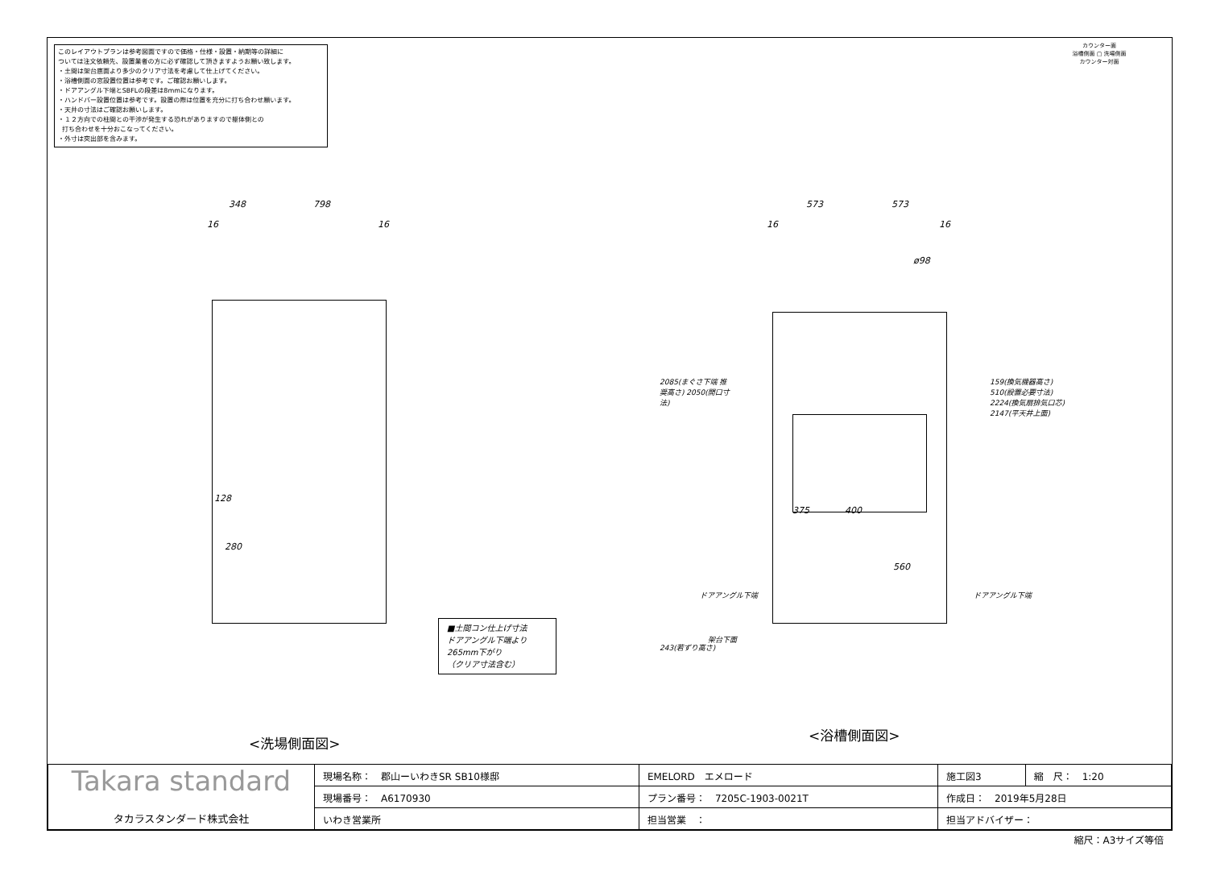このレイアウトプランは参考図面ですので価格・仕様・設置・納期等の詳細に
ついては注文依頼先、設置業者の方に必ず確認して頂きますようお願い致します。
・土間は架台底面より多少のクリア寸法を考慮して仕上げてください。
・浴槽側面の窓設置位置は参考です。ご確認お願いします。
・ドアアングル下端とSBFLの段差は8mmになります。
・ハンドバー設置位置は参考です。設置の際は位置を充分に打ち合わせ願います。
・天井の寸法はご確認お願いします。
・１２方向での柱間との干渉が発生する恐れがありますので躯体側との
打ち合わせを十分おこなってください。
・外寸は突出部を含みます。
カウンター面
浴槽側面 ▢ 洗場側面
カウンター対面
348 798
16 16
128
280
573 573
16 16
ø98
375 400
560
2085(まぐさ下端 推奨高さ) 2050(開口寸法)
159(換気機器高さ) 510(設置必要寸法) 2224(換気扇排気口芯) 2147(平天井上面)
ドアアングル下端 ドアアングル下端
架台下面
243(若ずり高さ)
■土間コン仕上げ寸法
ドアアングル下端より
265mm下がり
（クリア寸法含む）
<洗場側面図> <浴槽側面図>
| Takara standard タカラスタンダード株式会社 | 現場名称： 郡山ーいわきSR SB10様邸 | EMELORD エメロード | 施工図3 | 縮 尺： 1:20 |
| | 現場番号： A6170930 | プラン番号： 7205C-1903-0021T | 作成日： 2019年5月28日 | |
| | いわき営業所 | 担当営業 ： | 担当アドバイザー： | |
縮尺：A3サイズ等倍